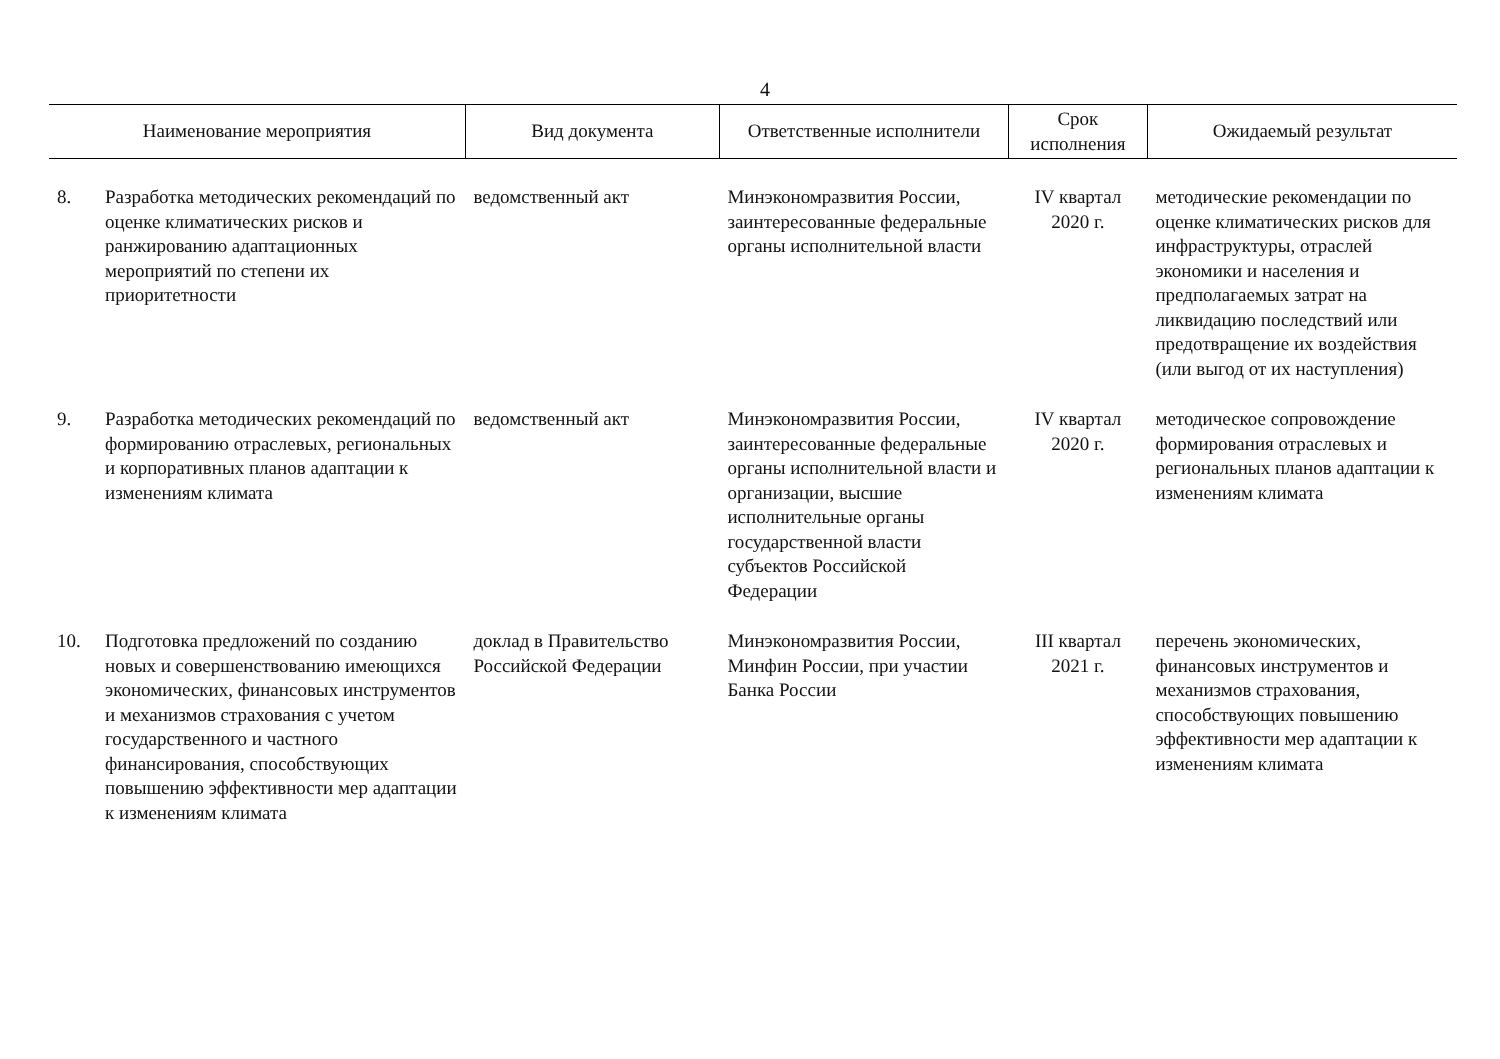4
| Наименование мероприятия | | Вид документа | Ответственные исполнители | Срок исполнения | Ожидаемый результат |
| --- | --- | --- | --- | --- | --- |
| 8. | Разработка методических рекомендаций по оценке климатических рисков и ранжированию адаптационных мероприятий по степени их приоритетности | ведомственный акт | Минэкономразвития России, заинтересованные федеральные органы исполнительной власти | IV квартал 2020 г. | методические рекомендации по оценке климатических рисков для инфраструктуры, отраслей экономики и населения и предполагаемых затрат на ликвидацию последствий или предотвращение их воздействия (или выгод от их наступления) |
| 9. | Разработка методических рекомендаций по формированию отраслевых, региональных и корпоративных планов адаптации к изменениям климата | ведомственный акт | Минэкономразвития России, заинтересованные федеральные органы исполнительной власти и организации, высшие исполнительные органы государственной власти субъектов Российской Федерации | IV квартал 2020 г. | методическое сопровождение формирования отраслевых и региональных планов адаптации к изменениям климата |
| 10. | Подготовка предложений по созданию новых и совершенствованию имеющихся экономических, финансовых инструментов и механизмов страхования с учетом государственного и частного финансирования, способствующих повышению эффективности мер адаптации к изменениям климата | доклад в Правительство Российской Федерации | Минэкономразвития России, Минфин России, при участии Банка России | III квартал 2021 г. | перечень экономических, финансовых инструментов и механизмов страхования, способствующих повышению эффективности мер адаптации к изменениям климата |